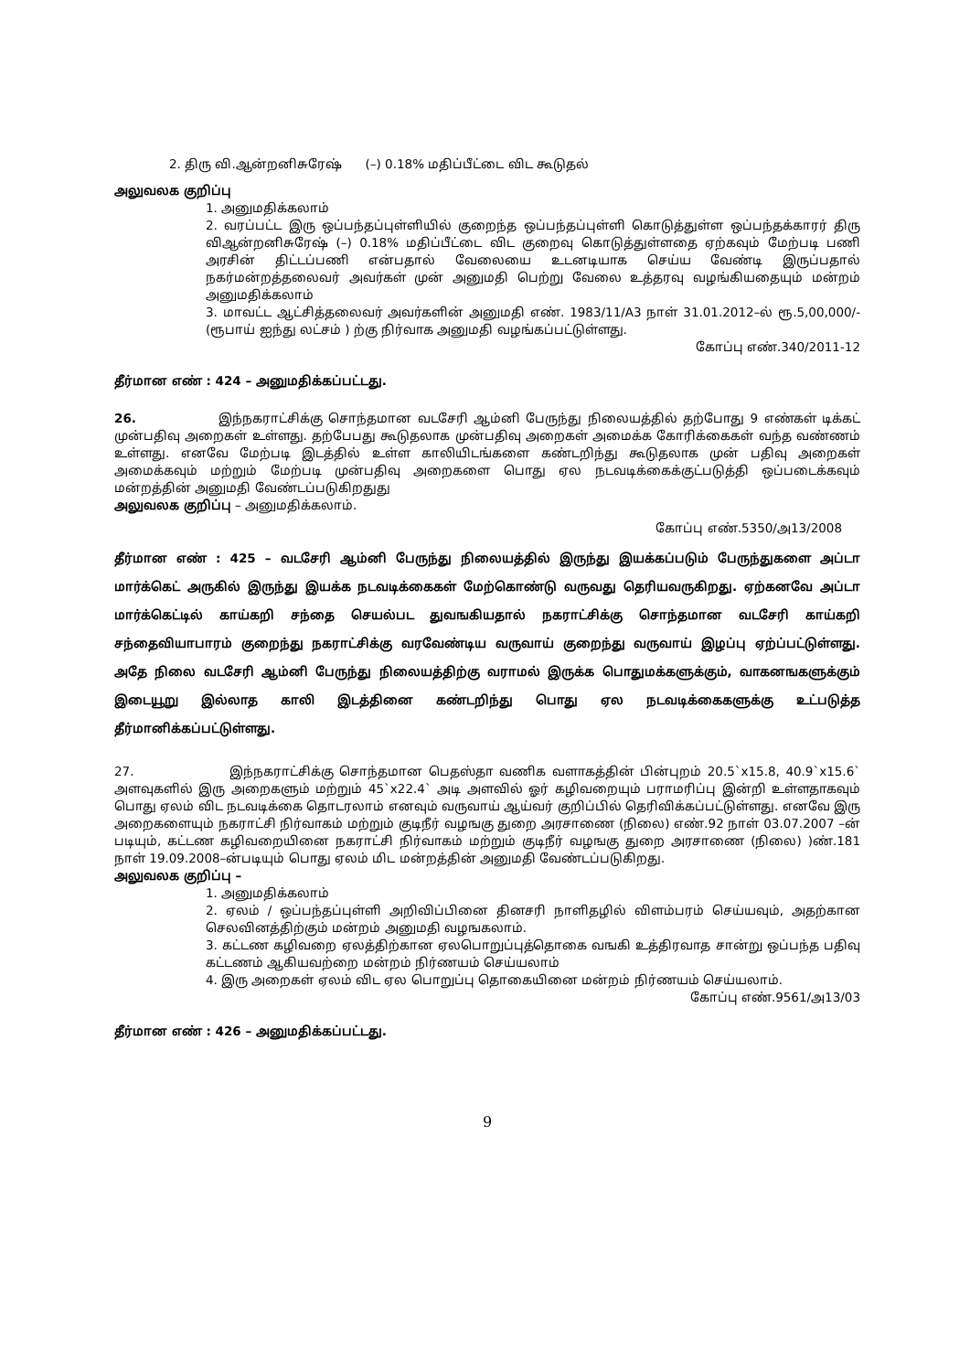2. திரு வி.ஆன்றனிசுரேஷ் (–) 0.18% மதிப்பீட்டை விட கூடுதல்
அலுவலக குறிப்பு
1. அனுமதிக்கலாம்
2. வரப்பட்ட இரு ஒப்பந்தப்புள்ளியில் குறைந்த ஒப்பந்தப்புள்ளி கொடுத்துள்ள ஒப்பந்தக்காரர் திரு விஆன்றனிசுரேஷ் (–) 0.18% மதிப்பீட்டை விட குறைவு கொடுத்துள்ளதை ஏற்கவும் மேற்படி பணி அரசின் திட்டப்பணி என்பதால் வேலையை உடனடியாக செய்ய வேண்டி இருப்பதால் நகர்மன்றத்தலைவர் அவர்கள் முன் அனுமதி பெற்று வேலை உத்தரவு வழங்கியதையும் மன்றம் அனுமதிக்கலாம்
3. மாவட்ட ஆட்சித்தலைவர் அவர்களின் அனுமதி எண். 1983/11/A3 நாள் 31.01.2012–ல் ரூ.5,00,000/-(ரூபாய் ஐந்து லட்சம் ) ற்கு நிர்வாக அனுமதி வழங்கப்பட்டுள்ளது.
கோப்பு எண்.340/2011-12
தீர்மான எண் : 424 – அனுமதிக்கப்பட்டது.
26. இந்நகராட்சிக்கு சொந்தமான வடசேரி ஆம்னி பேருந்து நிலையத்தில் தற்போது 9 எண்கள் டிக்கட் முன்பதிவு அறைகள் உள்ளது. தற்பேபது கூடுதலாக முன்பதிவு அறைகள் அமைக்க கோரிக்கைகள் வந்த வண்ணம் உள்ளது. எனவே மேற்படி இடத்தில் உள்ள காலியிடங்களை கண்டறிந்து கூடுதலாக முன் பதிவு அறைகள் அமைக்கவும் மற்றும் மேற்படி முன்பதிவு அறைகளை பொது ஏல நடவடிக்கைக்குட்படுத்தி ஒப்படைக்கவும் மன்றத்தின் அனுமதி வேண்டப்படுகிறதுது
அலுவலக குறிப்பு – அனுமதிக்கலாம்.
கோப்பு எண்.5350/அ13/2008
தீர்மான எண் : 425 – வடசேரி ஆம்னி பேருந்து நிலையத்தில் இருந்து இயக்கப்படும் பேருந்துகளை அப்டா மார்க்கெட் அருகில் இருந்து இயக்க நடவடிக்கைகள் மேற்கொண்டு வருவது தெரியவருகிறது. ஏற்கனவே அப்டா மார்க்கெட்டில் காய்கறி சந்தை செயல்பட துவஙகியதால் நகராட்சிக்கு சொந்தமான வடசேரி காய்கறி சந்தைவியாபாரம் குறைந்து நகராட்சிக்கு வரவேண்டிய வருவாய் குறைந்து வருவாய் இழப்பு ஏற்ப்பட்டுள்ளது. அதே நிலை வடசேரி ஆம்னி பேருந்து நிலையத்திற்கு வராமல் இருக்க பொதுமக்களுக்கும், வாகனஙகளுக்கும் இடையூறு இல்லாத காலி இடத்தினை கண்டறிந்து பொது ஏல நடவடிக்கைகளுக்கு உட்படுத்த தீர்மானிக்கப்பட்டுள்ளது.
27. இந்நகராட்சிக்கு சொந்தமான பெதஸ்தா வணிக வளாகத்தின் பின்புறம் 20.5`x15.8, 40.9`x15.6` அளவுகளில் இரு அறைகளும் மற்றும் 45`x22.4` அடி அளவில் ஓர் கழிவறையும் பராமரிப்பு இன்றி உள்ளதாகவும் பொது ஏலம் விட நடவடிக்கை தொடரலாம் எனவும் வருவாய் ஆய்வர் குறிப்பில் தெரிவிக்கப்பட்டுள்ளது. எனவே இரு அறைகளையும் நகராட்சி நிர்வாகம் மற்றும் குடிநீர் வழஙகு துறை அரசாணை (நிலை) எண்.92 நாள் 03.07.2007 –ன் படியும், கட்டண கழிவறையினை நகராட்சி நிர்வாகம் மற்றும் குடிநீர் வழஙகு துறை அரசாணை (நிலை) )ண்.181 நாள் 19.09.2008–ன்படியும் பொது ஏலம் மிட மன்றத்தின் அனுமதி வேண்டப்படுகிறது.
அலுவலக குறிப்பு –
1. அனுமதிக்கலாம்
2. ஏலம் / ஒப்பந்தப்புள்ளி அறிவிப்பினை தினசரி நாளிதழில் விளம்பரம் செய்யவும், அதற்கான செலவினத்திற்கும் மன்றம் அனுமதி வழஙகலாம்.
3. கட்டண கழிவறை ஏலத்திற்கான ஏலபொறுப்புத்தொகை வஙகி உத்திரவாத சான்று ஒப்பந்த பதிவு கட்டணம் ஆகியவற்றை மன்றம் நிர்ணயம் செய்யலாம்
4. இரு அறைகள் ஏலம் விட ஏல பொறுப்பு தொகையினை மன்றம் நிர்ணயம் செய்யலாம்.
கோப்பு எண்.9561/அ13/03
தீர்மான எண் : 426 – அனுமதிக்கப்பட்டது.
9